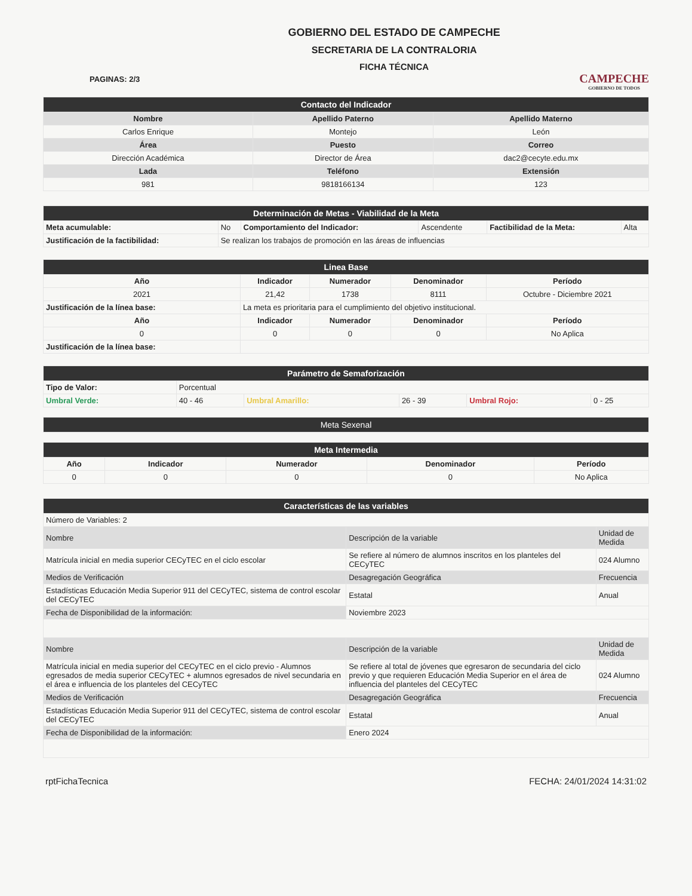PAGINAS: 2/3
GOBIERNO DEL ESTADO DE CAMPECHE
SECRETARIA DE LA CONTRALORIA
FICHA TÉCNICA
CAMPECHE
GOBIERNO DE TODOS
| Contacto del Indicador | | |
| --- | --- | --- |
| Nombre | Apellido Paterno | Apellido Materno |
| Carlos Enrique | Montejo | León |
| Área | Puesto | Correo |
| Dirección Académica | Director de Área | dac2@cecyte.edu.mx |
| Lada | Teléfono | Extensión |
| 981 | 9818166134 | 123 |
| Determinación de Metas - Viabilidad de la Meta | | | | | |
| --- | --- | --- | --- | --- | --- |
| Meta acumulable: | No | Comportamiento del Indicador: | Ascendente | Factibilidad de la Meta: | Alta |
| Justificación de la factibilidad: | Se realizan los trabajos de promoción en las áreas de influencias | | | | |
| Linea Base | | | | |
| --- | --- | --- | --- | --- |
| Año | Indicador | Numerador | Denominador | Período |
| 2021 | 21,42 | 1738 | 8111 | Octubre - Diciembre 2021 |
| Justificación de la línea base: | La meta es prioritaria para el cumplimiento del objetivo institucional. | | | |
| Año | Indicador | Numerador | Denominador | Período |
| 0 | 0 | 0 | 0 | No Aplica |
| Justificación de la línea base: | | | | |
| Parámetro de Semaforización | | | | | |
| --- | --- | --- | --- | --- | --- |
| Tipo de Valor: | Porcentual | | | | |
| Umbral Verde: | 40 - 46 | Umbral Amarillo: | 26 - 39 | Umbral Rojo: | 0 - 25 |
| Meta Sexenal |
| --- |
| Meta Intermedia | | | | |
| --- | --- | --- | --- | --- |
| Año | Indicador | Numerador | Denominador | Período |
| 0 | 0 | 0 | 0 | No Aplica |
| Características de las variables | | |
| --- | --- | --- |
| Número de Variables: 2 | | |
| Nombre | Descripción de la variable | Unidad de Medida |
| Matrícula inicial en media superior CECyTEC en el ciclo escolar | Se refiere al número de alumnos inscritos en los planteles del CECyTEC | 024 Alumno |
| Medios de Verificación | Desagregación Geográfica | Frecuencia |
| Estadísticas Educación Media Superior 911 del CECyTEC, sistema de control escolar del CECyTEC | Estatal | Anual |
| Fecha de Disponibilidad de la información: | Noviembre 2023 | |
| Nombre | Descripción de la variable | Unidad de Medida |
| Matrícula inicial en media superior del CECyTEC en el ciclo previo - Alumnos egresados de media superior CECyTEC + alumnos egresados de nivel secundaria en el área e influencia de los planteles del CECyTEC | Se refiere al total de jóvenes que egresaron de secundaria del ciclo previo y que requieren Educación Media Superior en el área de influencia del planteles del CECyTEC | 024 Alumno |
| Medios de Verificación | Desagregación Geográfica | Frecuencia |
| Estadísticas Educación Media Superior 911 del CECyTEC, sistema de control escolar del CECyTEC | Estatal | Anual |
| Fecha de Disponibilidad de la información: | Enero 2024 | |
rptFichaTecnica FECHA: 24/01/2024 14:31:02